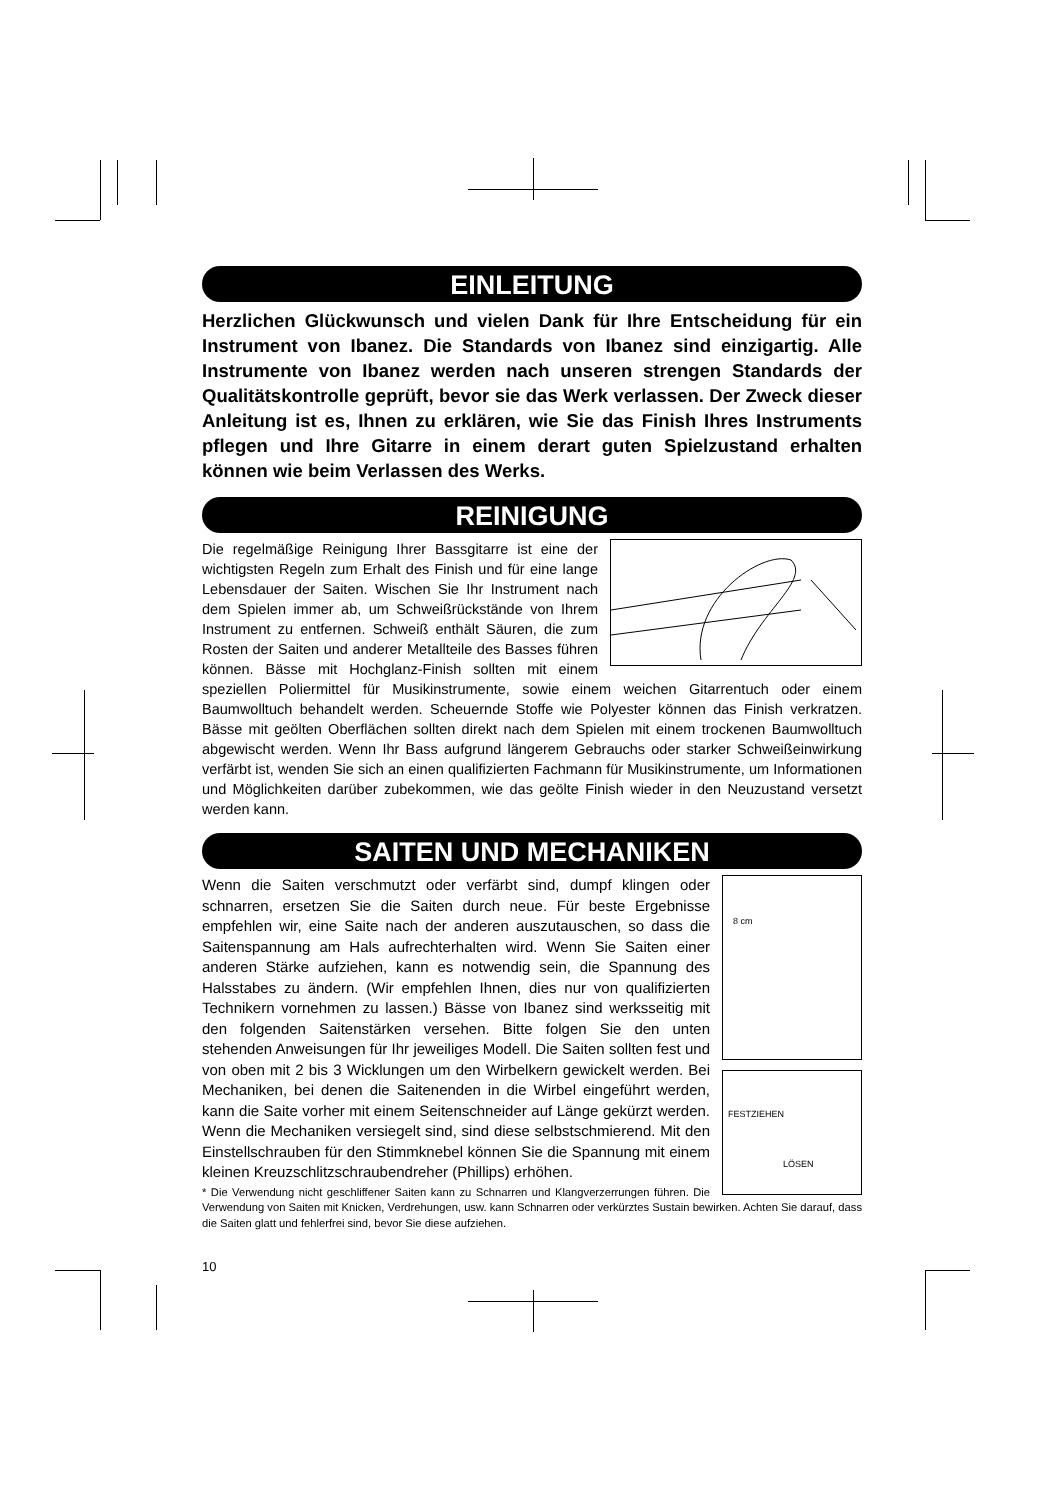EINLEITUNG
Herzlichen Glückwunsch und vielen Dank für Ihre Entscheidung für ein Instrument von Ibanez. Die Standards von Ibanez sind einzigartig. Alle Instrumente von Ibanez werden nach unseren strengen Standards der Qualitätskontrolle geprüft, bevor sie das Werk verlassen. Der Zweck dieser Anleitung ist es, Ihnen zu erklären, wie Sie das Finish Ihres Instruments pflegen und Ihre Gitarre in einem derart guten Spielzustand erhalten können wie beim Verlassen des Werks.
REINIGUNG
Die regelmäßige Reinigung Ihrer Bassgitarre ist eine der wichtigsten Regeln zum Erhalt des Finish und für eine lange Lebensdauer der Saiten. Wischen Sie Ihr Instrument nach dem Spielen immer ab, um Schweißrückstände von Ihrem Instrument zu entfernen. Schweiß enthält Säuren, die zum Rosten der Saiten und anderer Metallteile des Basses führen können. Bässe mit Hochglanz-Finish sollten mit einem speziellen Poliermittel für Musikinstrumente, sowie einem weichen Gitarrentuch oder einem Baumwolltuch behandelt werden. Scheuernde Stoffe wie Polyester können das Finish verkratzen. Bässe mit geölten Oberflächen sollten direkt nach dem Spielen mit einem trockenen Baumwolltuch abgewischt werden. Wenn Ihr Bass aufgrund längerem Gebrauchs oder starker Schweißeinwirkung verfärbt ist, wenden Sie sich an einen qualifizierten Fachmann für Musikinstrumente, um Informationen und Möglichkeiten darüber zubekommen, wie das geölte Finish wieder in den Neuzustand versetzt werden kann.
SAITEN UND MECHANIKEN
8 cm
FESTZIEHEN
LÖSEN
Wenn die Saiten verschmutzt oder verfärbt sind, dumpf klingen oder schnarren, ersetzen Sie die Saiten durch neue. Für beste Ergebnisse empfehlen wir, eine Saite nach der anderen auszutauschen, so dass die Saitenspannung am Hals aufrechterhalten wird. Wenn Sie Saiten einer anderen Stärke aufziehen, kann es notwendig sein, die Spannung des Halsstabes zu ändern. (Wir empfehlen Ihnen, dies nur von qualifizierten Technikern vornehmen zu lassen.) Bässe von Ibanez sind werksseitig mit den folgenden Saitenstärken versehen. Bitte folgen Sie den unten stehenden Anweisungen für Ihr jeweiliges Modell. Die Saiten sollten fest und von oben mit 2 bis 3 Wicklungen um den Wirbelkern gewickelt werden. Bei Mechaniken, bei denen die Saitenenden in die Wirbel eingeführt werden, kann die Saite vorher mit einem Seitenschneider auf Länge gekürzt werden. Wenn die Mechaniken versiegelt sind, sind diese selbstschmierend. Mit den Einstellschrauben für den Stimmknebel können Sie die Spannung mit einem kleinen Kreuzschlitzschraubendreher (Phillips) erhöhen.
* Die Verwendung nicht geschliffener Saiten kann zu Schnarren und Klangverzerrungen führen. Die Verwendung von Saiten mit Knicken, Verdrehungen, usw. kann Schnarren oder verkürztes Sustain bewirken. Achten Sie darauf, dass die Saiten glatt und fehlerfrei sind, bevor Sie diese aufziehen.
10